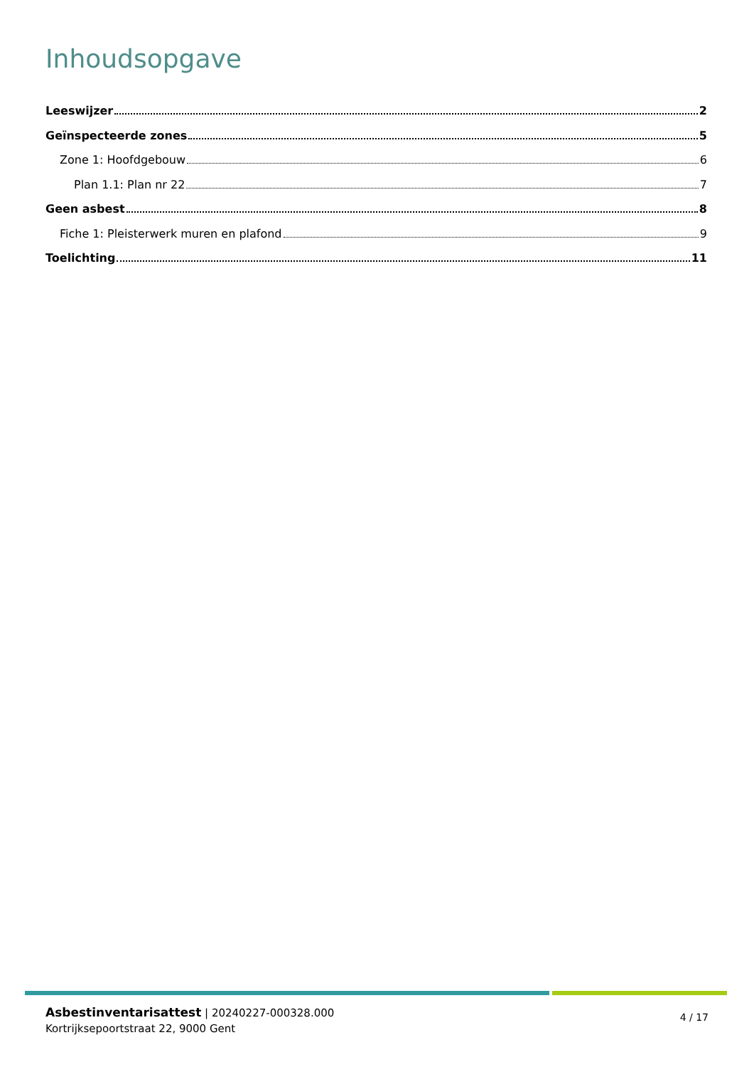Inhoudsopgave
Leeswijzer 2
Geïnspecteerde zones 5
Zone 1: Hoofdgebouw 6
Plan 1.1: Plan nr 22 7
Geen asbest 8
Fiche 1: Pleisterwerk muren en plafond 9
Toelichting 11
Asbestinventarisattest | 20240227-000328.000
Kortrijksepoortstraat 22, 9000 Gent
4 / 17